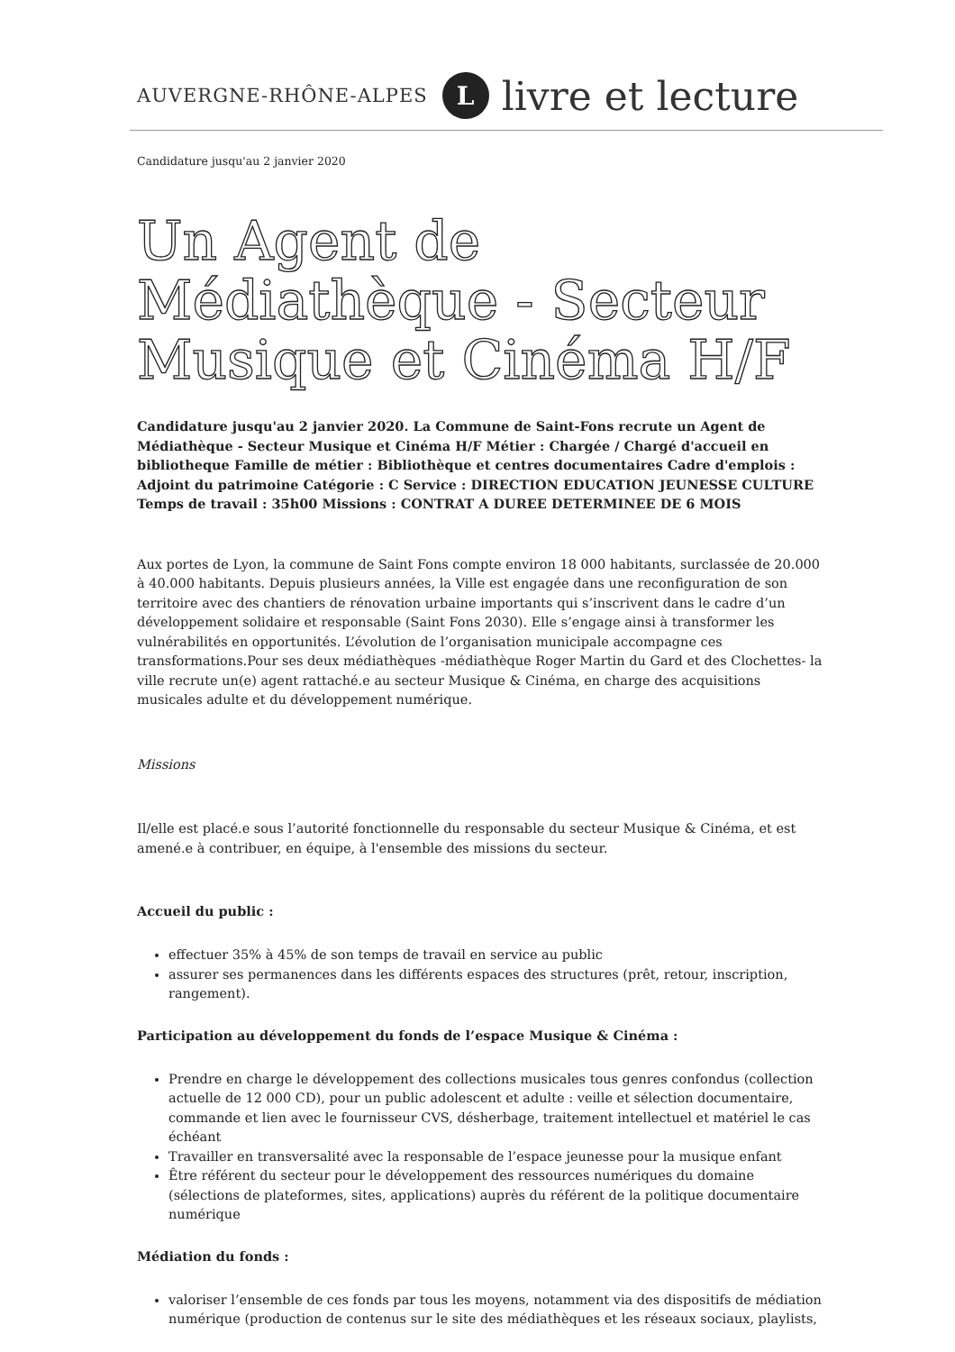AUVERGNE-RHÔNE-ALPES L livre et lecture
Candidature jusqu'au 2 janvier 2020
Un Agent de Médiathèque - Secteur Musique et Cinéma H/F
Candidature jusqu'au 2 janvier 2020. La Commune de Saint-Fons recrute un Agent de Médiathèque - Secteur Musique et Cinéma H/F Métier : Chargée / Chargé d'accueil en bibliotheque Famille de métier : Bibliothèque et centres documentaires Cadre d'emplois : Adjoint du patrimoine Catégorie : C Service : DIRECTION EDUCATION JEUNESSE CULTURE Temps de travail : 35h00 Missions : CONTRAT A DUREE DETERMINEE DE 6 MOIS
Aux portes de Lyon, la commune de Saint Fons compte environ 18 000 habitants, surclassée de 20.000 à 40.000 habitants. Depuis plusieurs années, la Ville est engagée dans une reconfiguration de son territoire avec des chantiers de rénovation urbaine importants qui s’inscrivent dans le cadre d’un développement solidaire et responsable (Saint Fons 2030). Elle s’engage ainsi à transformer les vulnérabilités en opportunités. L’évolution de l’organisation municipale accompagne ces transformations.Pour ses deux médiathèques -médiathèque Roger Martin du Gard et des Clochettes- la ville recrute un(e) agent rattaché.e au secteur Musique & Cinéma, en charge des acquisitions musicales adulte et du développement numérique.
Missions
Il/elle est placé.e sous l’autorité fonctionnelle du responsable du secteur Musique & Cinéma, et est amené.e à contribuer, en équipe, à l'ensemble des missions du secteur.
Accueil du public :
effectuer 35% à 45% de son temps de travail en service au public
assurer ses permanences dans les différents espaces des structures (prêt, retour, inscription, rangement).
Participation au développement du fonds de l’espace Musique & Cinéma :
Prendre en charge le développement des collections musicales tous genres confondus (collection actuelle de 12 000 CD), pour un public adolescent et adulte : veille et sélection documentaire, commande et lien avec le fournisseur CVS, désherbage, traitement intellectuel et matériel le cas échéant
Travailler en transversalité avec la responsable de l’espace jeunesse pour la musique enfant
Être référent du secteur pour le développement des ressources numériques du domaine (sélections de plateformes, sites, applications) auprès du référent de la politique documentaire numérique
Médiation du fonds :
valoriser l’ensemble de ces fonds par tous les moyens, notamment via des dispositifs de médiation numérique (production de contenus sur le site des médiathèques et les réseaux sociaux, playlists,